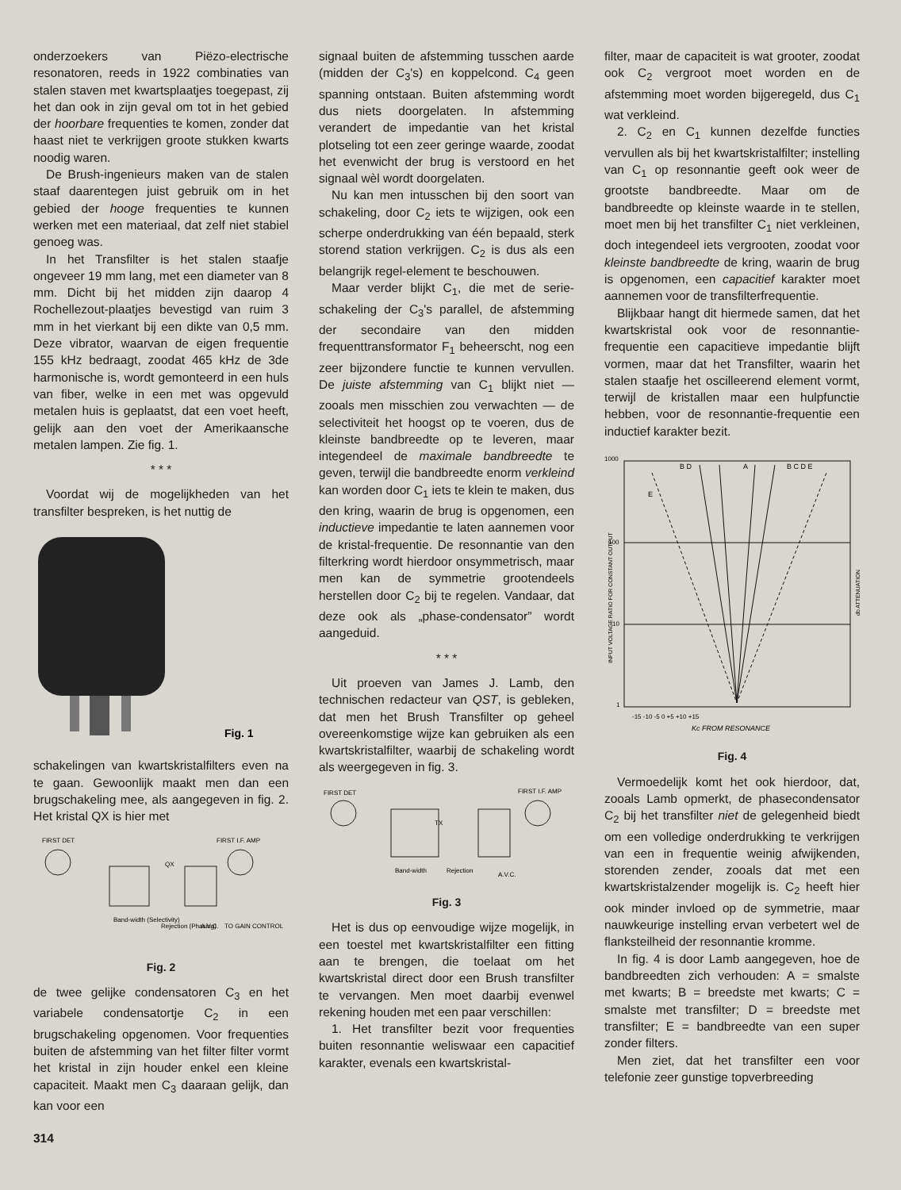onderzoekers van Piëzo-electrische resonatoren, reeds in 1922 combinaties van stalen staven met kwartsplaatjes toegepast, zij het dan ook in zijn geval om tot in het gebied der hoorbare frequenties te komen, zonder dat haast niet te verkrijgen groote stukken kwarts noodig waren.
De Brush-ingenieurs maken van de stalen staaf daarentegen juist gebruik om in het gebied der hooge frequenties te kunnen werken met een materiaal, dat zelf niet stabiel genoeg was.
In het Transfilter is het stalen staafje ongeveer 19 mm lang, met een diameter van 8 mm. Dicht bij het midden zijn daarop 4 Rochellezout-plaatjes bevestigd van ruim 3 mm in het vierkant bij een dikte van 0,5 mm. Deze vibrator, waarvan de eigen frequentie 155 kHz bedraagt, zoodat 465 kHz de 3de harmonische is, wordt gemonteerd in een huls van fiber, welke in een met was opgevuld metalen huis is geplaatst, dat een voet heeft, gelijk aan den voet der Amerikaansche metalen lampen. Zie fig. 1.
* * *
Voordat wij de mogelijkheden van het transfilter bespreken, is het nuttig de
Fig. 1
schakelingen van kwartskristalfilters even na te gaan. Gewoonlijk maakt men dan een brugschakeling mee, als aangegeven in fig. 2. Het kristal QX is hier met
FIRST DET
FIRST I.F. AMP
QX
Band-width (Selectivity)
Rejection (Phasing)
A.V.C.
TO GAIN CONTROL
Fig. 2
de twee gelijke condensatoren C<sub>3</sub> en het variabele condensatortje C<sub>2</sub> in een brugschakeling opgenomen. Voor frequenties buiten de afstemming van het filter filter vormt het kristal in zijn houder enkel een kleine capaciteit. Maakt men C<sub>3</sub> daaraan gelijk, dan kan voor een
signaal buiten de afstemming tusschen aarde (midden der C<sub>3</sub>'s) en koppelcond. C<sub>4</sub> geen spanning ontstaan. Buiten afstemming wordt dus niets doorgelaten. In afstemming verandert de impedantie van het kristal plotseling tot een zeer geringe waarde, zoodat het evenwicht der brug is verstoord en het signaal wèl wordt doorgelaten.
Nu kan men intusschen bij den soort van schakeling, door C<sub>2</sub> iets te wijzigen, ook een scherpe onderdrukking van één bepaald, sterk storend station verkrijgen. C<sub>2</sub> is dus als een belangrijk regel-element te beschouwen.
Maar verder blijkt C<sub>1</sub>, die met de serie-schakeling der C<sub>3</sub>'s parallel, de afstemming der secondaire van den midden frequenttransformator F<sub>1</sub> beheerscht, nog een zeer bijzondere functie te kunnen vervullen. De juiste afstemming van C<sub>1</sub> blijkt niet — zooals men misschien zou verwachten — de selectiviteit het hoogst op te voeren, dus de kleinste bandbreedte op te leveren, maar integendeel de maximale bandbreedte te geven, terwijl die bandbreedte enorm verkleind kan worden door C<sub>1</sub> iets te klein te maken, dus den kring, waarin de brug is opgenomen, een inductieve impedantie te laten aannemen voor de kristal-frequentie. De resonnantie van den filterkring wordt hierdoor onsymmetrisch, maar men kan de symmetrie grootendeels herstellen door C<sub>2</sub> bij te regelen. Vandaar, dat deze ook als „phase-condensator” wordt aangeduid.
* * *
Uit proeven van James J. Lamb, den technischen redacteur van QST, is gebleken, dat men het Brush Transfilter op geheel overeenkomstige wijze kan gebruiken als een kwartskristalfilter, waarbij de schakeling wordt als weergegeven in fig. 3.
FIRST DET
FIRST I.F. AMP
TX
Band-width
Rejection
A.V.C.
Fig. 3
Het is dus op eenvoudige wijze mogelijk, in een toestel met kwartskristalfilter een fitting aan te brengen, die toelaat om het kwartskristal direct door een Brush transfilter te vervangen. Men moet daarbij evenwel rekening houden met een paar verschillen:
1. Het transfilter bezit voor frequenties buiten resonnantie weliswaar een capacitief karakter, evenals een kwartskristal-
filter, maar de capaciteit is wat grooter, zoodat ook C<sub>2</sub> vergroot moet worden en de afstemming moet worden bijgeregeld, dus C<sub>1</sub> wat verkleind.
2. C<sub>2</sub> en C<sub>1</sub> kunnen dezelfde functies vervullen als bij het kwartskristalfilter; instelling van C<sub>1</sub> op resonnantie geeft ook weer de grootste bandbreedte. Maar om de bandbreedte op kleinste waarde in te stellen, moet men bij het transfilter C<sub>1</sub> niet verkleinen, doch integendeel iets vergrooten, zoodat voor kleinste bandbreedte de kring, waarin de brug is opgenomen, een capacitief karakter moet aannemen voor de transfilterfrequentie.
Blijkbaar hangt dit hiermede samen, dat het kwartskristal ook voor de resonnantie-frequentie een capacitieve impedantie blijft vormen, maar dat het Transfilter, waarin het stalen staafje het oscilleerend element vormt, terwijl de kristallen maar een hulpfunctie hebben, voor de resonnantie-frequentie een inductief karakter bezit.
1000
100
10
1
B D
A
B C D E
E
-15 -10 -5 0 +5 +10 +15
Kc FROM RESONANCE
INPUT VOLTAGE RATIO FOR CONSTANT OUTPUT
db ATTENUATION
Fig. 4
Vermoedelijk komt het ook hierdoor, dat, zooals Lamb opmerkt, de phasecondensator C<sub>2</sub> bij het transfilter niet de gelegenheid biedt om een volledige onderdrukking te verkrijgen van een in frequentie weinig afwijkenden, storenden zender, zooals dat met een kwartskristalzender mogelijk is. C<sub>2</sub> heeft hier ook minder invloed op de symmetrie, maar nauwkeurige instelling ervan verbetert wel de flanksteilheid der resonnantie kromme.
In fig. 4 is door Lamb aangegeven, hoe de bandbreedten zich verhouden: A = smalste met kwarts; B = breedste met kwarts; C = smalste met transfilter; D = breedste met transfilter; E = bandbreedte van een super zonder filters.
Men ziet, dat het transfilter een voor telefonie zeer gunstige topverbreeding
314